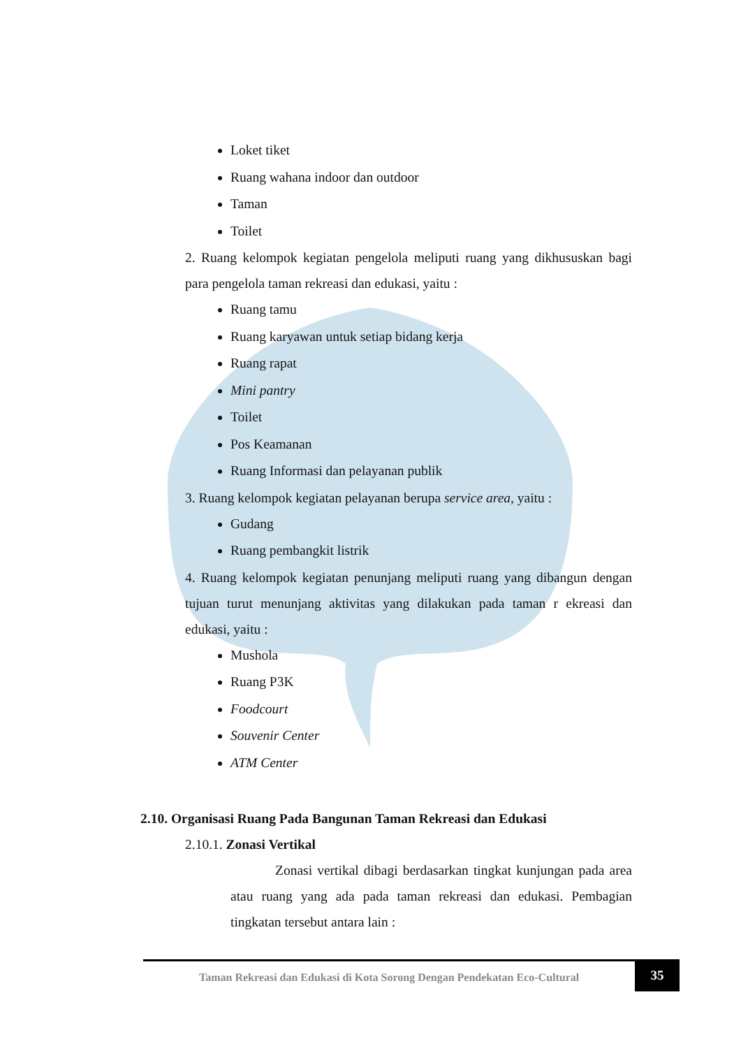Loket tiket
Ruang wahana indoor dan outdoor
Taman
Toilet
2. Ruang kelompok kegiatan pengelola meliputi ruang yang dikhususkan bagi para pengelola taman rekreasi dan edukasi, yaitu :
Ruang tamu
Ruang karyawan untuk setiap bidang kerja
Ruang rapat
Mini pantry
Toilet
Pos Keamanan
Ruang Informasi dan pelayanan publik
3. Ruang kelompok kegiatan pelayanan berupa service area, yaitu :
Gudang
Ruang pembangkit listrik
4. Ruang kelompok kegiatan penunjang meliputi ruang yang dibangun dengan tujuan turut menunjang aktivitas yang dilakukan pada taman r ekreasi dan edukasi, yaitu :
Mushola
Ruang P3K
Foodcourt
Souvenir Center
ATM Center
2.10. Organisasi Ruang Pada Bangunan Taman Rekreasi dan Edukasi
2.10.1. Zonasi Vertikal
Zonasi vertikal dibagi berdasarkan tingkat kunjungan pada area atau ruang yang ada pada taman rekreasi dan edukasi. Pembagian tingkatan tersebut antara lain :
Taman Rekreasi dan Edukasi di Kota Sorong Dengan Pendekatan Eco-Cultural
35